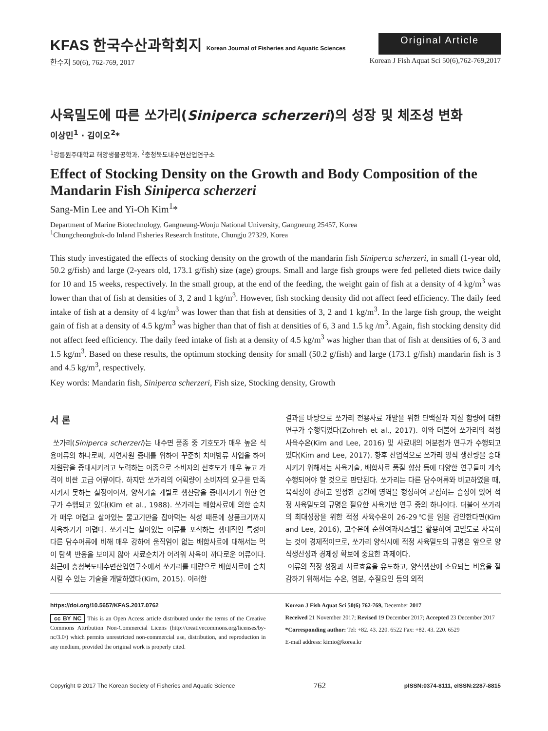KFAS 한국수산과학회지 Korean Journal of Fisheries and Aquatic Sciences
Original Article
한수지 50(6), 762-769, 2017 Korean J Fish Aquat Sci 50(6),762-769,2017
사육밀도에 따른 쏘가리(Siniperca scherzeri)의 성장 및 체조성 변화
이상민<sup>1</sup> · 김이오<sup>2</sup>*
<sup>1</sup> 강릉원주대학교 해양생물공학과, <sup>2</sup>충청북도내수면산업연구소
Effect of Stocking Density on the Growth and Body Composition of the Mandarin Fish Siniperca scherzeri
Sang-Min Lee and Yi-Oh Kim<sup>1</sup>*
Department of Marine Biotechnology, Gangneung-Wonju National University, Gangneung 25457, Korea
<sup>1</sup> Chungcheongbuk-do Inland Fisheries Research Institute, Chungju 27329, Korea
This study investigated the effects of stocking density on the growth of the mandarin fish Siniperca scherzeri, in small (1-year old, 50.2 g/fish) and large (2-years old, 173.1 g/fish) size (age) groups. Small and large fish groups were fed pelleted diets twice daily for 10 and 15 weeks, respectively. In the small group, at the end of the feeding, the weight gain of fish at a density of 4 kg/m<sup>3</sup> was lower than that of fish at densities of 3, 2 and 1 kg/m<sup>3</sup>. However, fish stocking density did not affect feed efficiency. The daily feed intake of fish at a density of 4 kg/m<sup>3</sup> was lower than that fish at densities of 3, 2 and 1 kg/m<sup>3</sup>. In the large fish group, the weight gain of fish at a density of 4.5 kg/m<sup>3</sup> was higher than that of fish at densities of 6, 3 and 1.5 kg /m<sup>3</sup>. Again, fish stocking density did not affect feed efficiency. The daily feed intake of fish at a density of 4.5 kg/m<sup>3</sup> was higher than that of fish at densities of 6, 3 and 1.5 kg/m<sup>3</sup>. Based on these results, the optimum stocking density for small (50.2 g/fish) and large (173.1 g/fish) mandarin fish is 3 and 4.5 kg/m<sup>3</sup>, respectively.
Key words: Mandarin fish, Siniperca scherzeri, Fish size, Stocking density, Growth
서 론
쏘가리(Siniperca scherzeri)는 내수면 품종 중 기호도가 매우 높은 식용어류의 하나로써, 자연자원 증대를 위하여 꾸준히 치어방류 사업을 하여 자원량을 증대시키려고 노력하는 어종으로 소비자의 선호도가 매우 높고 가격이 비싼 고급 어류이다. 하지만 쏘가리의 어획량이 소비자의 요구를 만족시키지 못하는 실정이여서, 양식기술 개발로 생산량을 증대시키기 위한 연구가 수행되고 있다(Kim et al., 1988). 쏘가리는 배합사료에 의한 순치가 매우 어렵고 살아있는 물고기만을 잡아먹는 식성 때문에 상품크기까지 사육하기가 어렵다. 쏘가리는 살아있는 어류를 포식하는 생태적인 특성이 다른 담수어류에 비해 매우 강하여 움직임이 없는 배합사료에 대해서는 먹이 탐색 반응을 보이지 않아 사료순치가 어려워 사육이 까다로운 어류이다. 최근에 충청북도내수면산업연구소에서 쏘가리를 대량으로 배합사료에 순치 시킬 수 있는 기술을 개발하였다(Kim, 2015). 이러한
결과를 바탕으로 쏘가리 전용사료 개발을 위한 단백질과 지질 함량에 대한 연구가 수행되었다(Zohreh et al., 2017). 이와 더불어 쏘가리의 적정 사육수온(Kim and Lee, 2016) 및 사료내의 어분첨가 연구가 수행되고 있다(Kim and Lee, 2017). 향후 산업적으로 쏘가리 양식 생산량을 증대시키기 위해서는 사육기술, 배합사료 품질 향상 등에 다양한 연구들이 계속 수행되어야 할 것으로 판단된다. 쏘가리는 다른 담수어류와 비교하였을 때, 육식성이 강하고 일정한 공간에 영역을 형성하여 군집하는 습성이 있어 적정 사육밀도의 규명은 필요한 사육기반 연구 중의 하나이다. 더불어 쏘가리의 최대성장을 위한 적정 사육수온이 26-29℃를 임을 감안한다면(Kim and Lee, 2016), 고수온에 순환여과시스템을 활용하여 고밀도로 사육하는 것이 경제적이므로, 쏘가리 양식시에 적정 사육밀도의 규명은 앞으로 양식생산성과 경제성 확보에 중요한 과제이다.
어류의 적정 성장과 사료효율을 유도하고, 양식생산에 소요되는 비용을 절감하기 위해서는 수온, 염분, 수질요인 등의 외적
https://doi.org/10.5657/KFAS.2017.0762
cc BY NC This is an Open Access article distributed under the terms of the Creative Commons Attribution Non-Commercial Licens (http://creativecommons.org/licenses/by-nc/3.0/) which permits unrestricted non-commercial use, distribution, and reproduction in any medium, provided the original work is properly cited.
Korean J Fish Aquat Sci 50(6) 762-769, December 2017
Received 21 November 2017; Revised 19 December 2017; Accepted 23 December 2017
*Corresponding author: Tel: +82. 43. 220. 6522 Fax: +82. 43. 220. 6529
E-mail address: kimio@korea.kr
Copyright © 2017 The Korean Society of Fisheries and Aquatic Science 762 pISSN:0374-8111, eISSN:2287-8815